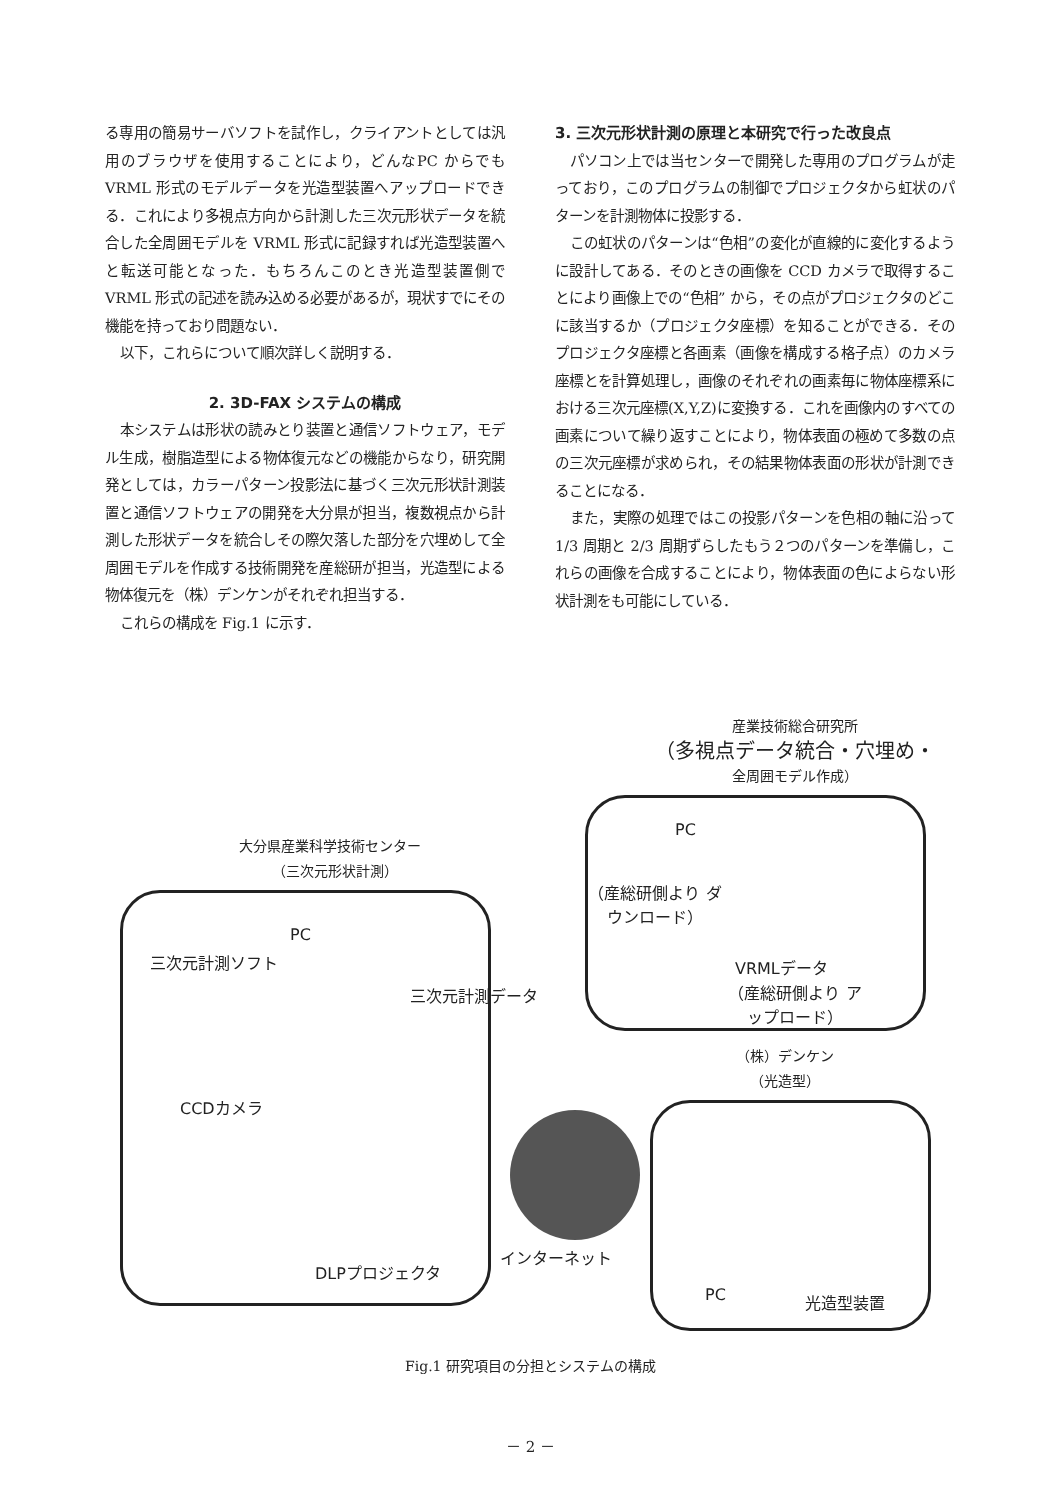る専用の簡易サーバソフトを試作し，クライアントとしては汎用のブラウザを使用することにより，どんなPC からでも VRML 形式のモデルデータを光造型装置へアップロードできる．これにより多視点方向から計測した三次元形状データを統合した全周囲モデルを VRML 形式に記録すれば光造型装置へと転送可能となった．もちろんこのとき光造型装置側で VRML 形式の記述を読み込める必要があるが，現状すでにその機能を持っており問題ない．
以下，これらについて順次詳しく説明する．
2. 3D-FAX システムの構成
本システムは形状の読みとり装置と通信ソフトウェア，モデル生成，樹脂造型による物体復元などの機能からなり，研究開発としては，カラーパターン投影法に基づく三次元形状計測装置と通信ソフトウェアの開発を大分県が担当，複数視点から計測した形状データを統合しその際欠落した部分を穴埋めして全周囲モデルを作成する技術開発を産総研が担当，光造型による物体復元を（株）デンケンがそれぞれ担当する．
これらの構成を Fig.1 に示す．
3. 三次元形状計測の原理と本研究で行った改良点
パソコン上では当センターで開発した専用のプログラムが走っており，このプログラムの制御でプロジェクタから虹状のパターンを計測物体に投影する．
この虹状のパターンは“色相”の変化が直線的に変化するように設計してある．そのときの画像を CCD カメラで取得することにより画像上での“色相” から，その点がプロジェクタのどこに該当するか（プロジェクタ座標）を知ることができる．そのプロジェクタ座標と各画素（画像を構成する格子点）のカメラ座標とを計算処理し，画像のそれぞれの画素毎に物体座標系における三次元座標(X,Y,Z)に変換する．これを画像内のすべての画素について繰り返すことにより，物体表面の極めて多数の点の三次元座標が求められ，その結果物体表面の形状が計測できることになる．
また，実際の処理ではこの投影パターンを色相の軸に沿って 1/3 周期と 2/3 周期ずらしたもう２つのパターンを準備し，これらの画像を合成することにより，物体表面の色によらない形状計測をも可能にしている．
産業技術総合研究所
（多視点データ統合・穴埋め・
全周囲モデル作成）
PC
（産総研側より ダウンロード）
VRMLデータ
（産総研側より アップロード）
大分県産業科学技術センター
（三次元形状計測）
PC
三次元計測ソフト
三次元計測データ
CCDカメラ
DLPプロジェクタ
インターネット
（株）デンケン
（光造型）
PC 光造型装置
Fig.1 研究項目の分担とシステムの構成
－ 2 －